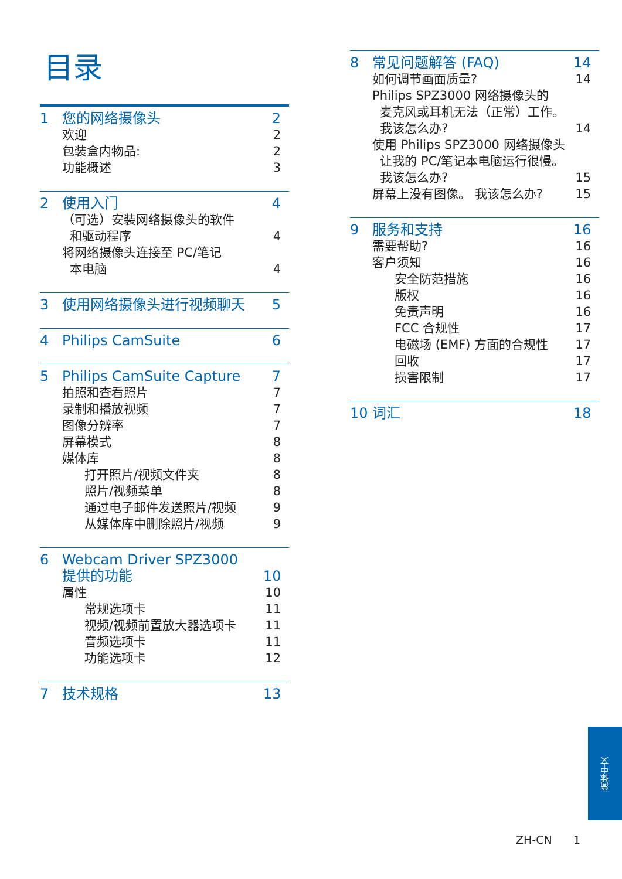目录
1 您的网络摄像头 2
欢迎 2
包装盒内物品: 2
功能概述 3
2 使用入门 4
（可选）安装网络摄像头的软件
和驱动程序 4
将网络摄像头连接至 PC/笔记
本电脑 4
3 使用网络摄像头进行视频聊天 5
4 Philips CamSuite 6
5 Philips CamSuite Capture 7
拍照和查看照片 7
录制和播放视频 7
图像分辨率 7
屏幕模式 8
媒体库 8
打开照片/视频文件夹 8
照片/视频菜单 8
通过电子邮件发送照片/视频 9
从媒体库中删除照片/视频 9
6 Webcam Driver SPZ3000
提供的功能 10
属性 10
常规选项卡 11
视频/视频前置放大器选项卡 11
音频选项卡 11
功能选项卡 12
7 技术规格 13
8 常见问题解答 (FAQ) 14
如何调节画面质量? 14
Philips SPZ3000 网络摄像头的
麦克风或耳机无法（正常）工作。
我该怎么办? 14
使用 Philips SPZ3000 网络摄像头
让我的 PC/笔记本电脑运行很慢。
我该怎么办? 15
屏幕上没有图像。 我该怎么办? 15
9 服务和支持 16
需要帮助? 16
客户须知 16
安全防范措施 16
版权 16
免责声明 16
FCC 合规性 17
电磁场 (EMF) 方面的合规性 17
回收 17
损害限制 17
10 词汇 18
简体中文
ZH-CN 1